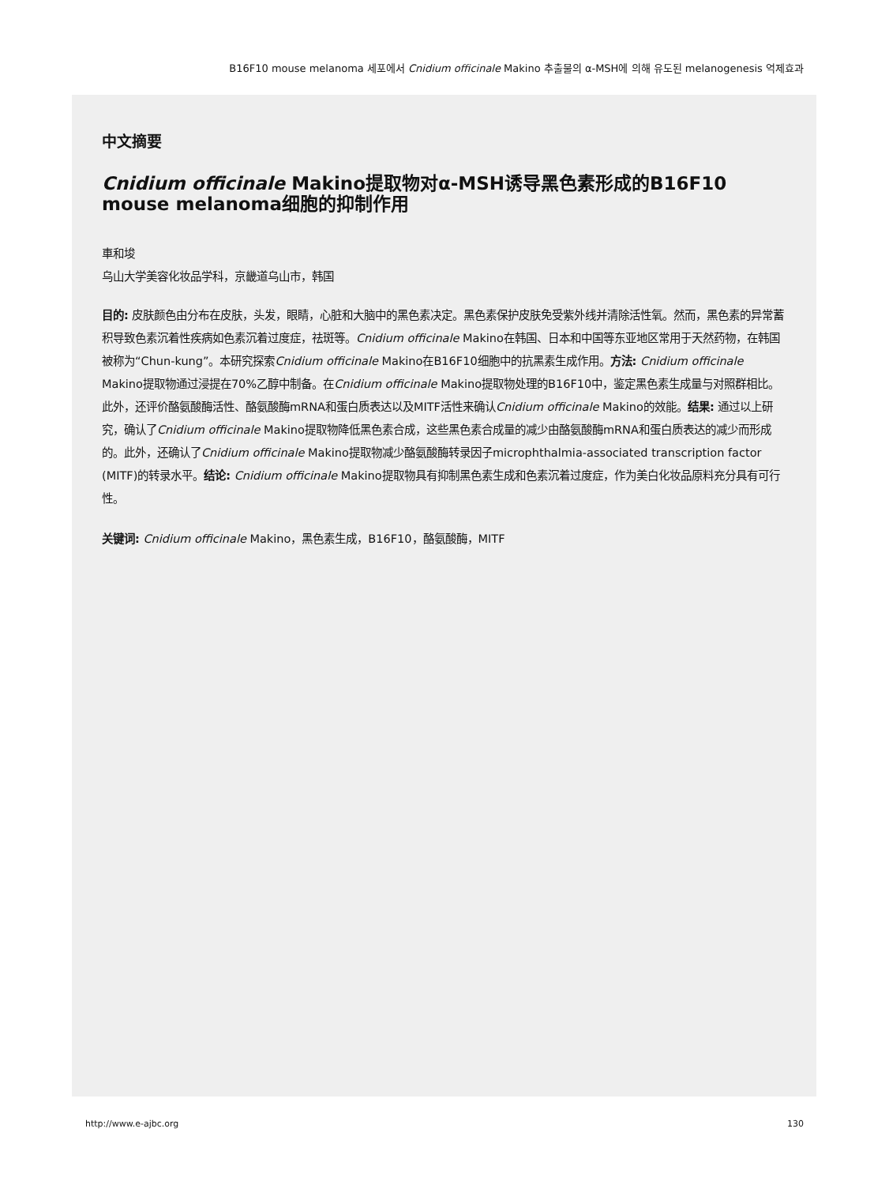B16F10 mouse melanoma 세포에서 Cnidium officinale Makino 추출물의 α-MSH에 의해 유도된 melanogenesis 억제효과
中文摘要
Cnidium officinale Makino提取物对α-MSH诱导黑色素形成的B16F10 mouse melanoma细胞的抑制作用
車和埈
乌山大学美容化妆品学科，京畿道乌山市，韩国
目的: 皮肤颜色由分布在皮肤，头发，眼睛，心脏和大脑中的黑色素决定。黑色素保护皮肤免受紫外线并清除活性氧。然而，黑色素的异常蓄积导致色素沉着性疾病如色素沉着过度症，祛斑等。Cnidium officinale Makino在韩国、日本和中国等东亚地区常用于天然药物，在韩国被称为“Chun-kung”。本研究探索Cnidium officinale Makino在B16F10细胞中的抗黑素生成作用。方法: Cnidium officinale Makino提取物通过浸提在70%乙醇中制备。在Cnidium officinale Makino提取物处理的B16F10中，鉴定黑色素生成量与对照群相比。此外，还评价酪氨酸酶活性、酪氨酸酶mRNA和蛋白质表达以及MITF活性来确认Cnidium officinale Makino的效能。结果: 通过以上研究，确认了Cnidium officinale Makino提取物降低黑色素合成，这些黑色素合成量的减少由酪氨酸酶mRNA和蛋白质表达的减少而形成的。此外，还确认了Cnidium officinale Makino提取物减少酪氨酸酶转录因子microphthalmia-associated transcription factor (MITF)的转录水平。结论: Cnidium officinale Makino提取物具有抑制黑色素生成和色素沉着过度症，作为美白化妆品原料充分具有可行性。
关键词: Cnidium officinale Makino，黑色素生成，B16F10，酪氨酸酶，MITF
http://www.e-ajbc.org 130